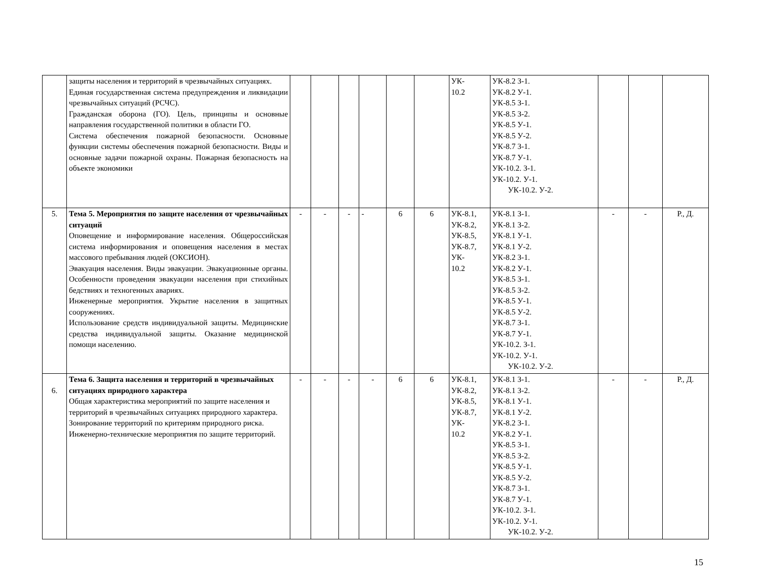| | защиты населения и территорий в чрезвычайных ситуациях. Единая государственная система предупреждения и ликвидации чрезвычайных ситуаций (РСЧС). Гражданская оборона (ГО). Цель, принципы и основные направления государственной политики в области ГО. Система обеспечения пожарной безопасности. Основные функции системы обеспечения пожарной безопасности. Виды и основные задачи пожарной охраны. Пожарная безопасность на объекте экономики | | | | | | | УК- 10.2 | УК-8.2 З-1. УК-8.2 У-1. УК-8.5 З-1. УК-8.5 З-2. УК-8.5 У-1. УК-8.5 У-2. УК-8.7 З-1. УК-8.7 У-1. УК-10.2. З-1. УК-10.2. У-1. УК-10.2. У-2. | | | |
| 5. | Тема 5. Мероприятия по защите населения от чрезвычайных ситуаций Оповещение и информирование населения. Общероссийская система информирования и оповещения населения в местах массового пребывания людей (ОКСИОН). Эвакуация населения. Виды эвакуации. Эвакуационные органы. Особенности проведения эвакуации населения при стихийных бедствиях и техногенных авариях. Инженерные мероприятия. Укрытие населения в защитных сооружениях. Использование средств индивидуальной защиты. Медицинские средства индивидуальной защиты. Оказание медицинской помощи населению. | - | - | - | - | 6 | 6 | УК-8.1, УК-8.2, УК-8.5, УК-8.7, УК- 10.2 | УК-8.1 З-1. УК-8.1 З-2. УК-8.1 У-1. УК-8.1 У-2. УК-8.2 З-1. УК-8.2 У-1. УК-8.5 З-1. УК-8.5 З-2. УК-8.5 У-1. УК-8.5 У-2. УК-8.7 З-1. УК-8.7 У-1. УК-10.2. З-1. УК-10.2. У-1. УК-10.2. У-2. | - | - | Р., Д. |
| 6. | Тема 6. Защита населения и территорий в чрезвычайных ситуациях природного характера Общая характеристика мероприятий по защите населения и территорий в чрезвычайных ситуациях природного характера. Зонирование территорий по критериям природного риска. Инженерно-технические мероприятия по защите территорий. | - | - | - | - | 6 | 6 | УК-8.1, УК-8.2, УК-8.5, УК-8.7, УК- 10.2 | УК-8.1 З-1. УК-8.1 З-2. УК-8.1 У-1. УК-8.1 У-2. УК-8.2 З-1. УК-8.2 У-1. УК-8.5 З-1. УК-8.5 З-2. УК-8.5 У-1. УК-8.5 У-2. УК-8.7 З-1. УК-8.7 У-1. УК-10.2. З-1. УК-10.2. У-1. УК-10.2. У-2. | - | - | Р., Д. |
15